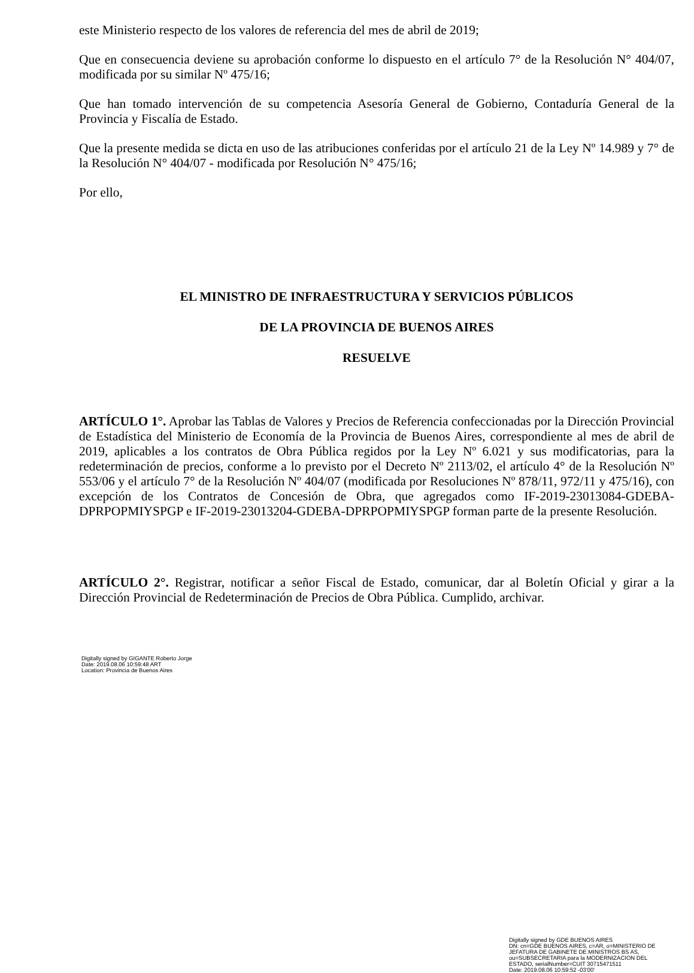este Ministerio respecto de los valores de referencia del mes de abril de 2019;
Que en consecuencia deviene su aprobación conforme lo dispuesto en el artículo 7° de la Resolución N° 404/07, modificada por su similar Nº 475/16;
Que han tomado intervención de su competencia Asesoría General de Gobierno, Contaduría General de la Provincia y Fiscalía de Estado.
Que la presente medida se dicta en uso de las atribuciones conferidas por el artículo 21 de la Ley Nº 14.989 y 7° de la Resolución N° 404/07 - modificada por Resolución N° 475/16;
Por ello,
EL MINISTRO DE INFRAESTRUCTURA Y SERVICIOS PÚBLICOS
DE LA PROVINCIA DE BUENOS AIRES
RESUELVE
ARTÍCULO 1°. Aprobar las Tablas de Valores y Precios de Referencia confeccionadas por la Dirección Provincial de Estadística del Ministerio de Economía de la Provincia de Buenos Aires, correspondiente al mes de abril de 2019, aplicables a los contratos de Obra Pública regidos por la Ley Nº 6.021 y sus modificatorias, para la redeterminación de precios, conforme a lo previsto por el Decreto Nº 2113/02, el artículo 4° de la Resolución Nº 553/06 y el artículo 7° de la Resolución Nº 404/07 (modificada por Resoluciones Nº 878/11, 972/11 y 475/16), con excepción de los Contratos de Concesión de Obra, que agregados como IF-2019-23013084-GDEBA-DPRPOPMIYSPGP e IF-2019-23013204-GDEBA-DPRPOPMIYSPGP forman parte de la presente Resolución.
ARTÍCULO 2°. Registrar, notificar a señor Fiscal de Estado, comunicar, dar al Boletín Oficial y girar a la Dirección Provincial de Redeterminación de Precios de Obra Pública. Cumplido, archivar.
Digitally signed by GIGANTE Roberto Jorge
Date: 2019.08.06 10:59:48 ART
Location: Provincia de Buenos Aires
Digitally signed by GDE BUENOS AIRES
DN: cn=GDE BUENOS AIRES, c=AR, o=MINISTERIO DE
JEFATURA DE GABINETE DE MINISTROS BS AS,
ou=SUBSECRETARIA para la MODERNIZACION DEL
ESTADO, serialNumber=CUIT 30715471511
Date: 2019.08.06 10:59:52 -03'00'